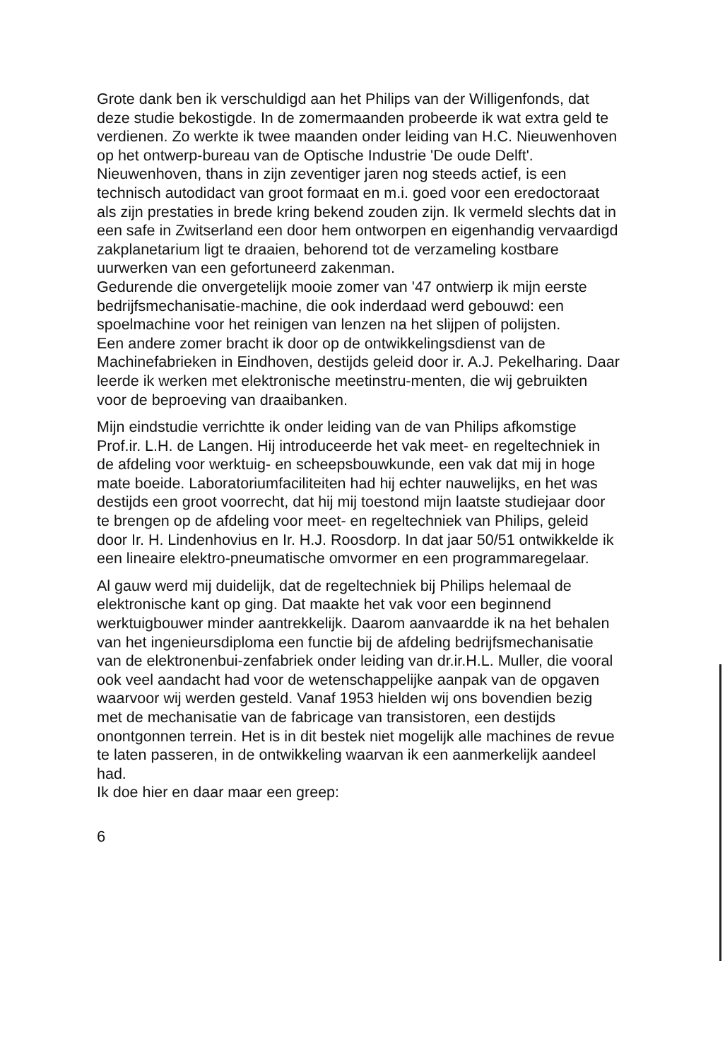Grote dank ben ik verschuldigd aan het Philips van der Willigenfonds, dat deze studie bekostigde. In de zomermaanden probeerde ik wat extra geld te verdienen. Zo werkte ik twee maanden onder leiding van H.C. Nieuwenhoven op het ontwerp-bureau van de Optische Industrie 'De oude Delft'. Nieuwenhoven, thans in zijn zeventiger jaren nog steeds actief, is een technisch autodidact van groot formaat en m.i. goed voor een eredoctoraat als zijn prestaties in brede kring bekend zouden zijn. Ik vermeld slechts dat in een safe in Zwitserland een door hem ontworpen en eigenhandig vervaardigd zakplanetarium ligt te draaien, behorend tot de verzameling kostbare uurwerken van een gefortuneerd zakenman.
Gedurende die onvergetelijk mooie zomer van '47 ontwierp ik mijn eerste bedrijfsmechanisatie-machine, die ook inderdaad werd gebouwd: een spoelmachine voor het reinigen van lenzen na het slijpen of polijsten.
Een andere zomer bracht ik door op de ontwikkelingsdienst van de Machinefabrieken in Eindhoven, destijds geleid door ir. A.J. Pekelharing. Daar leerde ik werken met elektronische meetinstru-menten, die wij gebruikten voor de beproeving van draaibanken.
Mijn eindstudie verrichtte ik onder leiding van de van Philips afkomstige Prof.ir. L.H. de Langen. Hij introduceerde het vak meet- en regeltechniek in de afdeling voor werktuig- en scheepsbouwkunde, een vak dat mij in hoge mate boeide. Laboratoriumfaciliteiten had hij echter nauwelijks, en het was destijds een groot voorrecht, dat hij mij toestond mijn laatste studiejaar door te brengen op de afdeling voor meet- en regeltechniek van Philips, geleid door Ir. H. Lindenhovius en Ir. H.J. Roosdorp. In dat jaar 50/51 ontwikkelde ik een lineaire elektro-pneumatische omvormer en een programmaregelaar.
Al gauw werd mij duidelijk, dat de regeltechniek bij Philips helemaal de elektronische kant op ging. Dat maakte het vak voor een beginnend werktuigbouwer minder aantrekkelijk. Daarom aanvaardde ik na het behalen van het ingenieursdiploma een functie bij de afdeling bedrijfsmechanisatie van de elektronenbui-zenfabriek onder leiding van dr.ir.H.L. Muller, die vooral ook veel aandacht had voor de wetenschappelijke aanpak van de opgaven waarvoor wij werden gesteld. Vanaf 1953 hielden wij ons bovendien bezig met de mechanisatie van de fabricage van transistoren, een destijds onontgonnen terrein. Het is in dit bestek niet mogelijk alle machines de revue te laten passeren, in de ontwikkeling waarvan ik een aanmerkelijk aandeel had.
Ik doe hier en daar maar een greep:
6